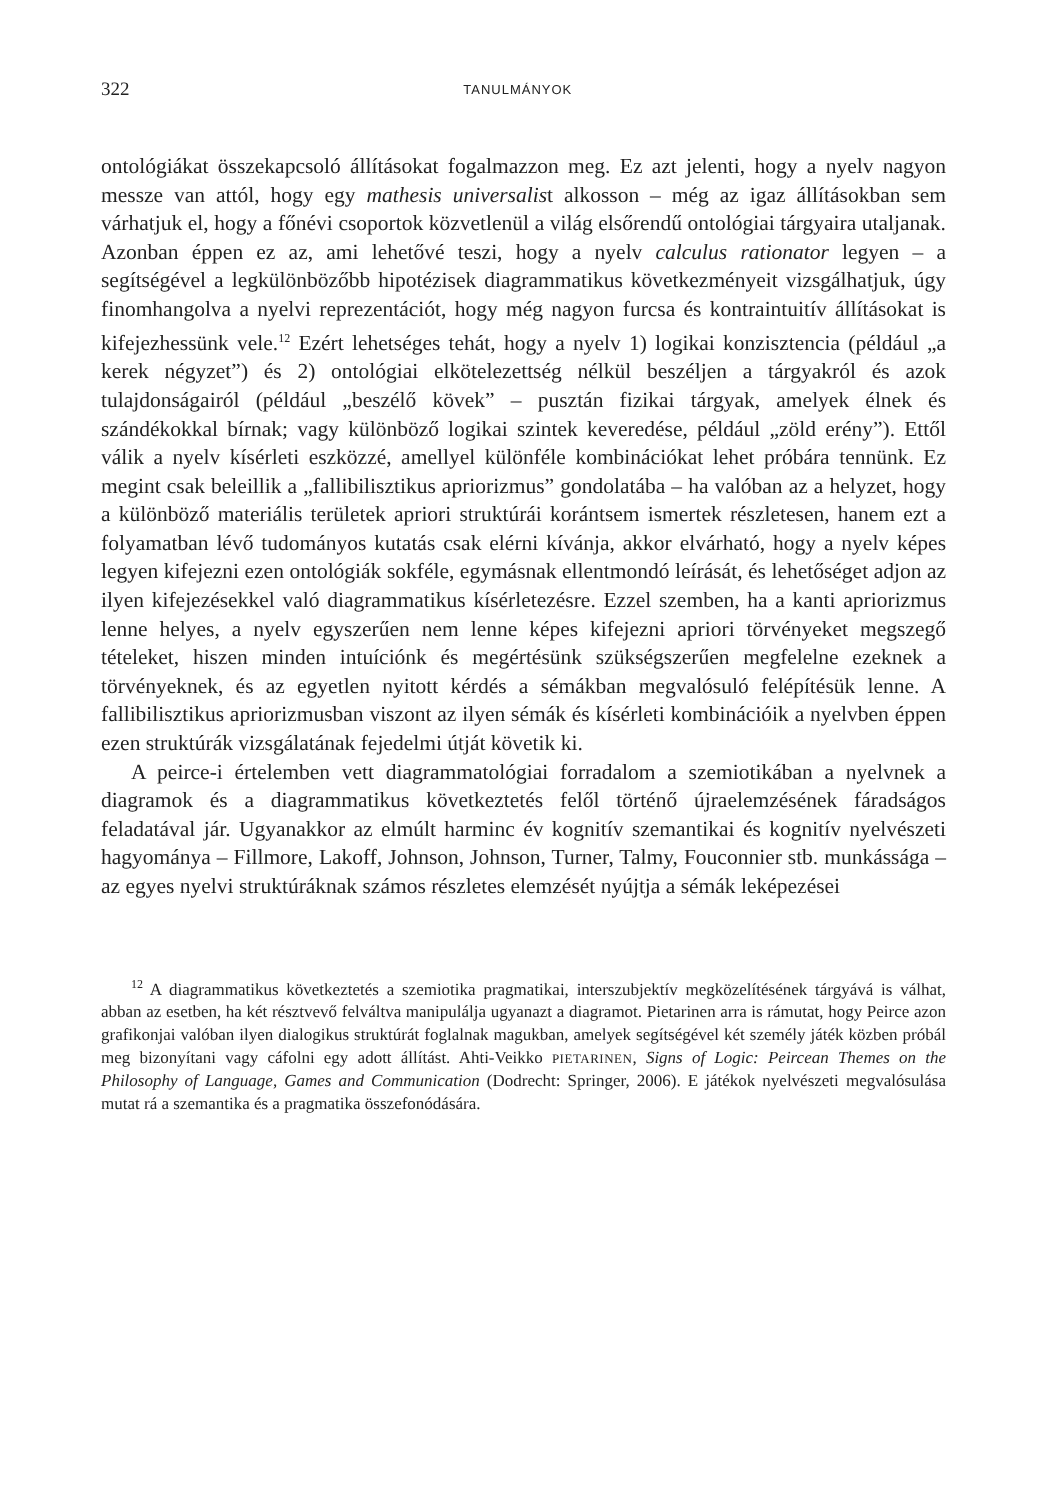322 TANULMÁNYOK
ontológiákat összekapcsoló állításokat fogalmazzon meg. Ez azt jelenti, hogy a nyelv nagyon messze van attól, hogy egy mathesis universalist alkosson – még az igaz állításokban sem várhatjuk el, hogy a főnévi csoportok közvetlenül a világ elsőrendű ontológiai tárgyaira utaljanak. Azonban éppen ez az, ami lehetővé teszi, hogy a nyelv calculus rationator legyen – a segítségével a legkülönbözőbb hipotézisek diagrammatikus következményeit vizsgálhatjuk, úgy finomhangolva a nyelvi reprezentációt, hogy még nagyon furcsa és kontraintuitív állításokat is kifejezhessünk vele.<sup>12</sup> Ezért lehetséges tehát, hogy a nyelv 1) logikai konzisztencia (például „a kerek négyzet”) és 2) ontológiai elkötelezettség nélkül beszéljen a tárgyakról és azok tulajdonságairól (például „beszélő kövek” – pusztán fizikai tárgyak, amelyek élnek és szándékokkal bírnak; vagy különböző logikai szintek keveredése, például „zöld erény”). Ettől válik a nyelv kísérleti eszközzé, amellyel különféle kombinációkat lehet próbára tennünk. Ez megint csak beleillik a „fallibilisztikus apriorizmus” gondolatába – ha valóban az a helyzet, hogy a különböző materiális területek apriori struktúrái korántsem ismertek részletesen, hanem ezt a folyamatban lévő tudományos kutatás csak elérni kívánja, akkor elvárható, hogy a nyelv képes legyen kifejezni ezen ontológiák sokféle, egymásnak ellentmondó leírását, és lehetőséget adjon az ilyen kifejezésekkel való diagrammatikus kísérletezésre. Ezzel szemben, ha a kanti apriorizmus lenne helyes, a nyelv egyszerűen nem lenne képes kifejezni apriori törvényeket megszegő tételeket, hiszen minden intuíciónk és megértésünk szükségszerűen megfelelne ezeknek a törvényeknek, és az egyetlen nyitott kérdés a sémákban megvalósuló felépítésük lenne. A fallibilisztikus apriorizmusban viszont az ilyen sémák és kísérleti kombinációik a nyelvben éppen ezen struktúrák vizsgálatának fejedelmi útját követik ki.
A peirce-i értelemben vett diagrammatológiai forradalom a szemiotikában a nyelvnek a diagramok és a diagrammatikus következtetés felől történő újraelemzésének fáradságos feladatával jár. Ugyanakkor az elmúlt harminc év kognitív szemantikai és kognitív nyelvészeti hagyománya – Fillmore, Lakoff, Johnson, Johnson, Turner, Talmy, Fouconnier stb. munkássága – az egyes nyelvi struktúráknak számos részletes elemzését nyújtja a sémák leképezései
<sup>12</sup> A diagrammatikus következtetés a szemiotika pragmatikai, interszubjektív megközelítésének tárgyává is válhat, abban az esetben, ha két résztvevő felváltva manipulálja ugyanazt a diagramot. Pietarinen arra is rámutat, hogy Peirce azon grafikonjai valóban ilyen dialogikus struktúrát foglalnak magukban, amelyek segítségével két személy játék közben próbál meg bizonyítani vagy cáfolni egy adott állítást. Ahti-Veikko PIETARINEN, Signs of Logic: Peircean Themes on the Philosophy of Language, Games and Communication (Dodrecht: Springer, 2006). E játékok nyelvészeti megvalósulása mutat rá a szemantika és a pragmatika összefonódására.